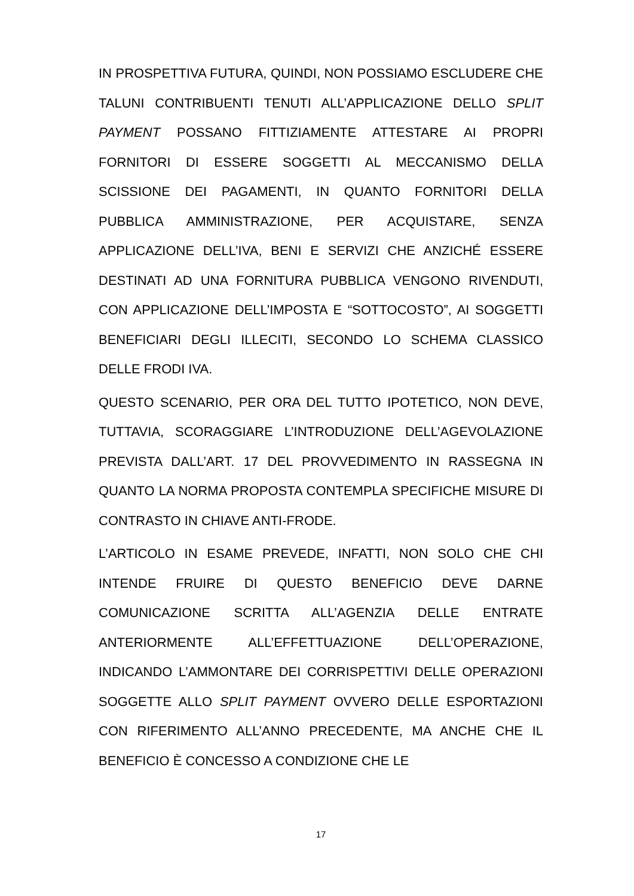IN PROSPETTIVA FUTURA, QUINDI, NON POSSIAMO ESCLUDERE CHE TALUNI CONTRIBUENTI TENUTI ALL’APPLICAZIONE DELLO SPLIT PAYMENT POSSANO FITTIZIAMENTE ATTESTARE AI PROPRI FORNITORI DI ESSERE SOGGETTI AL MECCANISMO DELLA SCISSIONE DEI PAGAMENTI, IN QUANTO FORNITORI DELLA PUBBLICA AMMINISTRAZIONE, PER ACQUISTARE, SENZA APPLICAZIONE DELL’IVA, BENI E SERVIZI CHE ANZICHÉ ESSERE DESTINATI AD UNA FORNITURA PUBBLICA VENGONO RIVENDUTI, CON APPLICAZIONE DELL’IMPOSTA E “SOTTOCOSTO”, AI SOGGETTI BENEFICIARI DEGLI ILLECITI, SECONDO LO SCHEMA CLASSICO DELLE FRODI IVA.
QUESTO SCENARIO, PER ORA DEL TUTTO IPOTETICO, NON DEVE, TUTTAVIA, SCORAGGIARE L’INTRODUZIONE DELL’AGEVOLAZIONE PREVISTA DALL’ART. 17 DEL PROVVEDIMENTO IN RASSEGNA IN QUANTO LA NORMA PROPOSTA CONTEMPLA SPECIFICHE MISURE DI CONTRASTO IN CHIAVE ANTI-FRODE.
L’ARTICOLO IN ESAME PREVEDE, INFATTI, NON SOLO CHE CHI INTENDE FRUIRE DI QUESTO BENEFICIO DEVE DARNE COMUNICAZIONE SCRITTA ALL’AGENZIA DELLE ENTRATE ANTERIORMENTE ALL’EFFETTUAZIONE DELL’OPERAZIONE, INDICANDO L’AMMONTARE DEI CORRISPETTIVI DELLE OPERAZIONI SOGGETTE ALLO SPLIT PAYMENT OVVERO DELLE ESPORTAZIONI CON RIFERIMENTO ALL’ANNO PRECEDENTE, MA ANCHE CHE IL BENEFICIO È CONCESSO A CONDIZIONE CHE LE
17